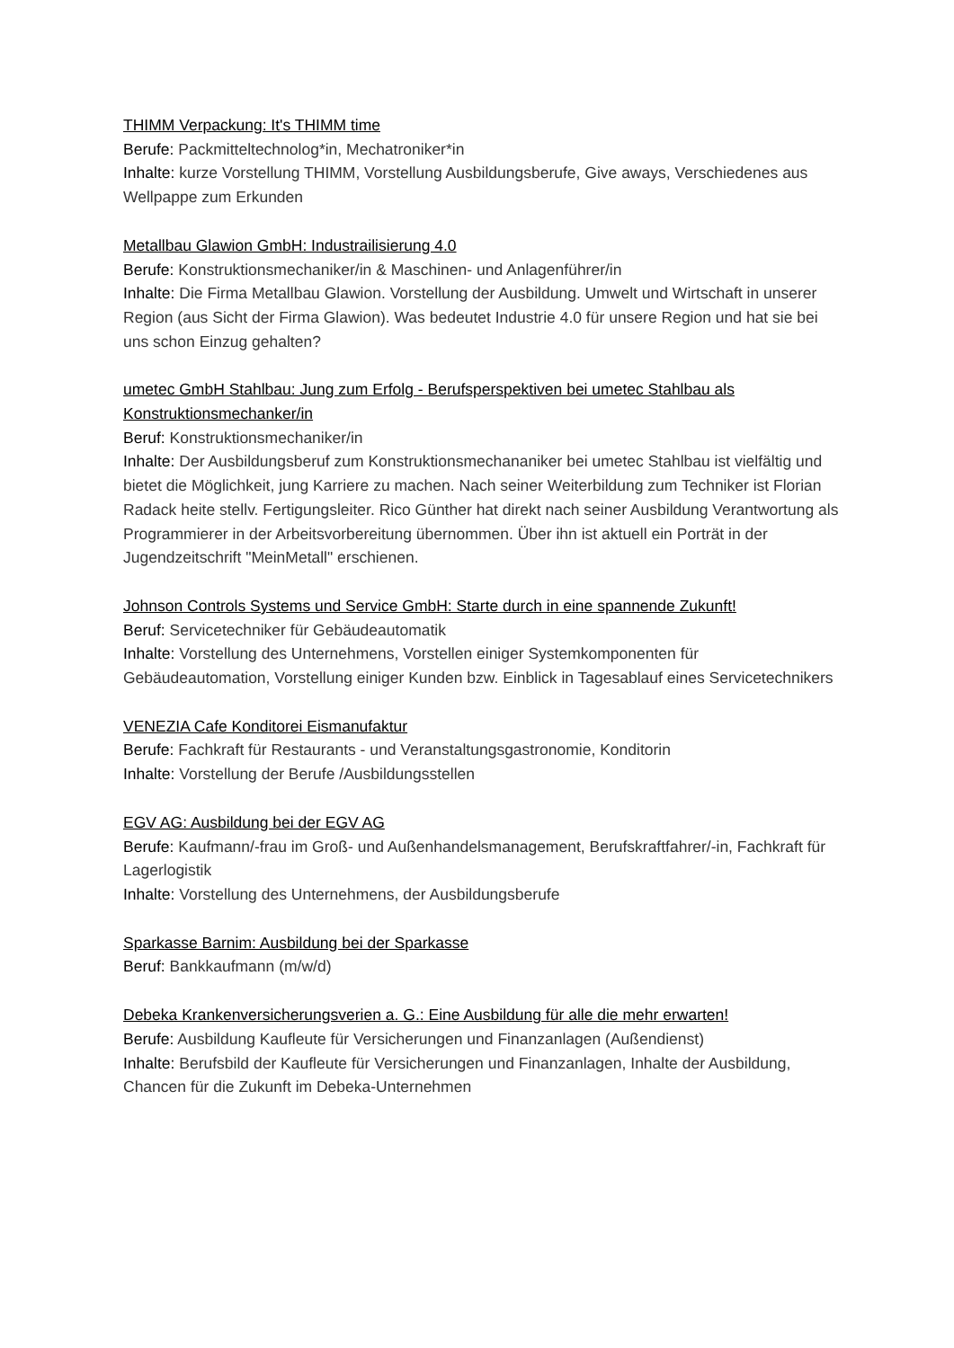THIMM Verpackung: It's THIMM time
Berufe: Packmitteltechnolog*in, Mechatroniker*in
Inhalte: kurze Vorstellung THIMM, Vorstellung Ausbildungsberufe, Give aways, Verschiedenes aus Wellpappe zum Erkunden
Metallbau Glawion GmbH: Industrailisierung 4.0
Berufe: Konstruktionsmechaniker/in & Maschinen- und Anlagenführer/in
Inhalte: Die Firma Metallbau Glawion. Vorstellung der Ausbildung. Umwelt und Wirtschaft in unserer Region (aus Sicht der Firma Glawion). Was bedeutet Industrie 4.0 für unsere Region und hat sie bei uns schon Einzug gehalten?
umetec GmbH Stahlbau: Jung zum Erfolg - Berufsperspektiven bei umetec Stahlbau als Konstruktionsmechanker/in
Beruf: Konstruktionsmechaniker/in
Inhalte: Der Ausbildungsberuf zum Konstruktionsmechananiker bei umetec Stahlbau ist vielfältig und bietet die Möglichkeit, jung Karriere zu machen. Nach seiner Weiterbildung zum Techniker ist Florian Radack heite stellv. Fertigungsleiter. Rico Günther hat direkt nach seiner Ausbildung Verantwortung als Programmierer in der Arbeitsvorbereitung übernommen. Über ihn ist aktuell ein Porträt in der Jugendzeitschrift "MeinMetall" erschienen.
Johnson Controls Systems und Service GmbH: Starte durch in eine spannende Zukunft!
Beruf: Servicetechniker für Gebäudeautomatik
Inhalte: Vorstellung des Unternehmens, Vorstellen einiger Systemkomponenten für Gebäudeautomation, Vorstellung einiger Kunden bzw. Einblick in Tagesablauf eines Servicetechnikers
VENEZIA Cafe Konditorei Eismanufaktur
Berufe: Fachkraft für Restaurants - und Veranstaltungsgastronomie, Konditorin
Inhalte: Vorstellung der Berufe /Ausbildungsstellen
EGV AG: Ausbildung bei der EGV AG
Berufe: Kaufmann/-frau im Groß- und Außenhandelsmanagement, Berufskraftfahrer/-in, Fachkraft für Lagerlogistik
Inhalte: Vorstellung des Unternehmens, der Ausbildungsberufe
Sparkasse Barnim: Ausbildung bei der Sparkasse
Beruf: Bankkaufmann (m/w/d)
Debeka Krankenversicherungsverien a. G.: Eine Ausbildung für alle die mehr erwarten!
Berufe: Ausbildung Kaufleute für Versicherungen und Finanzanlagen (Außendienst)
Inhalte: Berufsbild der Kaufleute für Versicherungen und Finanzanlagen, Inhalte der Ausbildung, Chancen für die Zukunft im Debeka-Unternehmen